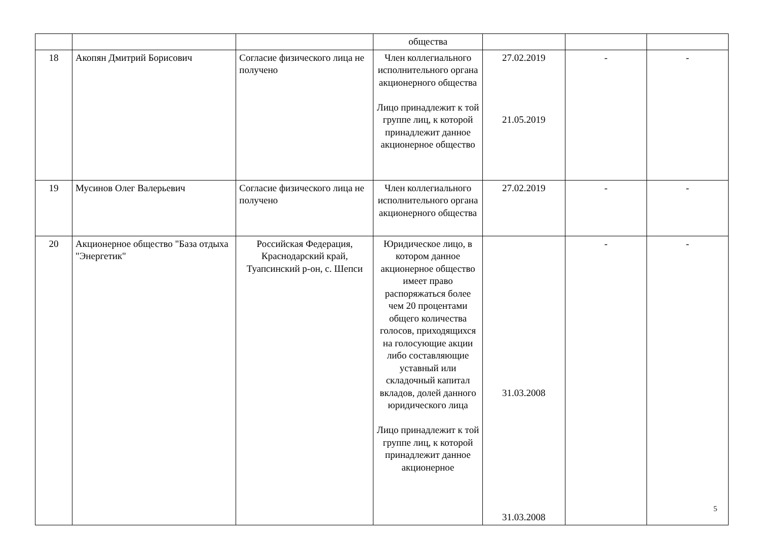| | | | общества | | | |
| 18 | Акопян Дмитрий Борисович | Согласие физического лица не получено | Член коллегиального исполнительного органа акционерного общества Лицо принадлежит к той группе лиц, к которой принадлежит данное акционерное общество | 27.02.2019 21.05.2019 | - | - |
| 19 | Мусинов Олег Валерьевич | Согласие физического лица не получено | Член коллегиального исполнительного органа акционерного общества | 27.02.2019 | - | - |
| 20 | Акционерное общество "База отдыха "Энергетик" | Российская Федерация, Краснодарский край, Туапсинский р-он, с. Шепси | Юридическое лицо, в котором данное акционерное общество имеет право распоряжаться более чем 20 процентами общего количества голосов, приходящихся на голосующие акции либо составляющие уставный или складочный капитал вкладов, долей данного юридического лица Лицо принадлежит к той группе лиц, к которой принадлежит данное акционерное | 31.03.2008 31.03.2008 | - | - |
5